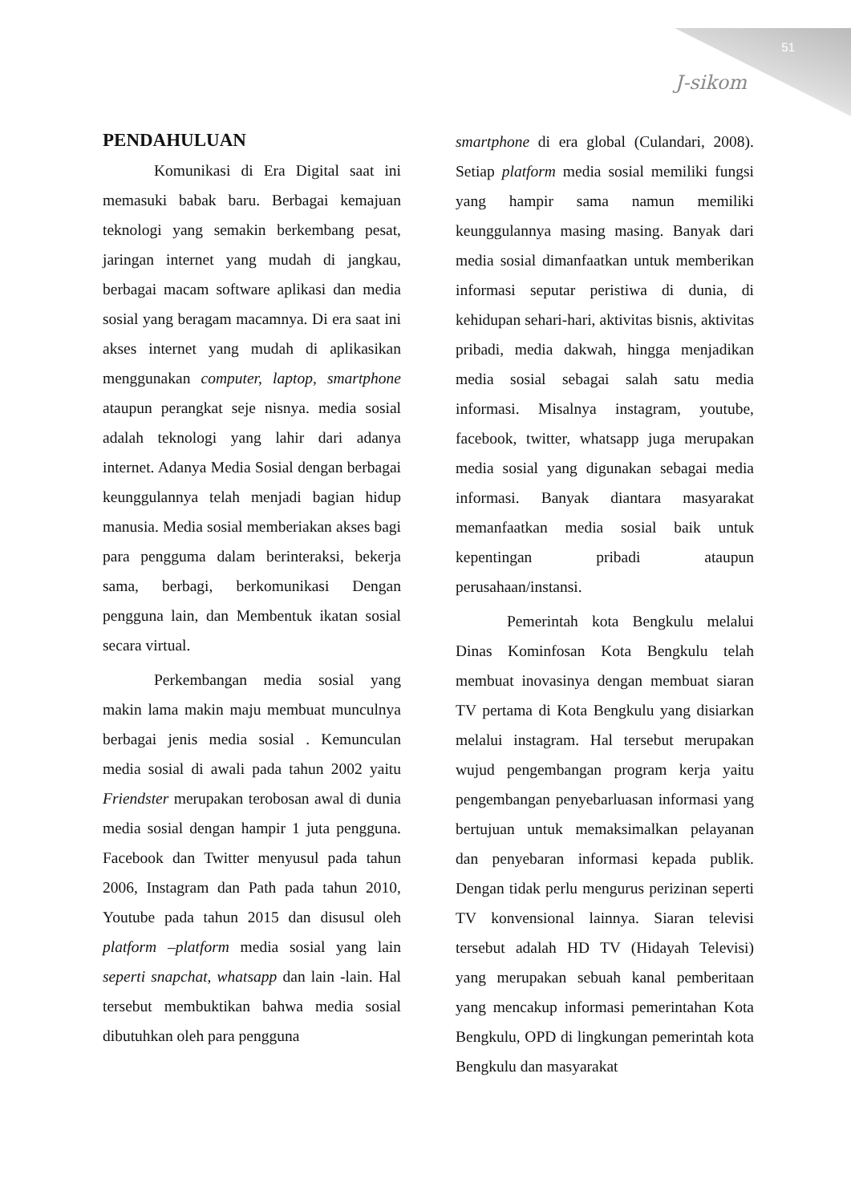51
J-sikom
PENDAHULUAN
Komunikasi di Era Digital saat ini memasuki babak baru. Berbagai kemajuan teknologi yang semakin berkembang pesat, jaringan internet yang mudah di jangkau, berbagai macam software aplikasi dan media sosial yang beragam macamnya. Di era saat ini akses internet yang mudah di aplikasikan menggunakan computer, laptop, smartphone ataupun perangkat seje nisnya. media sosial adalah teknologi yang lahir dari adanya internet. Adanya Media Sosial dengan berbagai keunggulannya telah menjadi bagian hidup manusia. Media sosial memberiakan akses bagi para pengguma dalam berinteraksi, bekerja sama, berbagi, berkomunikasi Dengan pengguna lain, dan Membentuk ikatan sosial secara virtual.
Perkembangan media sosial yang makin lama makin maju membuat munculnya berbagai jenis media sosial . Kemunculan media sosial di awali pada tahun 2002 yaitu Friendster merupakan terobosan awal di dunia media sosial dengan hampir 1 juta pengguna. Facebook dan Twitter menyusul pada tahun 2006, Instagram dan Path pada tahun 2010, Youtube pada tahun 2015 dan disusul oleh platform –platform media sosial yang lain seperti snapchat, whatsapp dan lain -lain. Hal tersebut membuktikan bahwa media sosial dibutuhkan oleh para pengguna
smartphone di era global (Culandari, 2008). Setiap platform media sosial memiliki fungsi yang hampir sama namun memiliki keunggulannya masing masing. Banyak dari media sosial dimanfaatkan untuk memberikan informasi seputar peristiwa di dunia, di kehidupan sehari-hari, aktivitas bisnis, aktivitas pribadi, media dakwah, hingga menjadikan media sosial sebagai salah satu media informasi. Misalnya instagram, youtube, facebook, twitter, whatsapp juga merupakan media sosial yang digunakan sebagai media informasi. Banyak diantara masyarakat memanfaatkan media sosial baik untuk kepentingan pribadi ataupun perusahaan/instansi.
Pemerintah kota Bengkulu melalui Dinas Kominfosan Kota Bengkulu telah membuat inovasinya dengan membuat siaran TV pertama di Kota Bengkulu yang disiarkan melalui instagram. Hal tersebut merupakan wujud pengembangan program kerja yaitu pengembangan penyebarluasan informasi yang bertujuan untuk memaksimalkan pelayanan dan penyebaran informasi kepada publik. Dengan tidak perlu mengurus perizinan seperti TV konvensional lainnya. Siaran televisi tersebut adalah HD TV (Hidayah Televisi) yang merupakan sebuah kanal pemberitaan yang mencakup informasi pemerintahan Kota Bengkulu, OPD di lingkungan pemerintah kota Bengkulu dan masyarakat